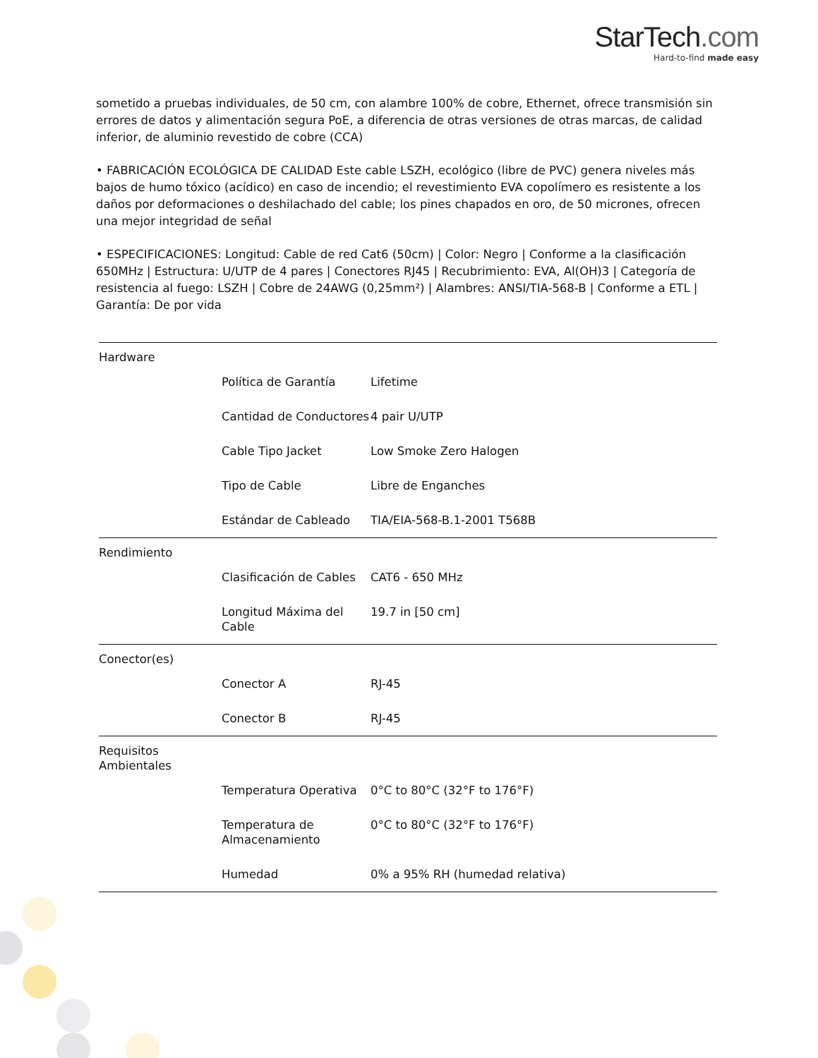StarTech.com
Hard-to-find made easy
sometido a pruebas individuales, de 50 cm, con alambre 100% de cobre, Ethernet, ofrece transmisión sin errores de datos y alimentación segura PoE, a diferencia de otras versiones de otras marcas, de calidad inferior, de aluminio revestido de cobre (CCA)
• FABRICACIÓN ECOLÓGICA DE CALIDAD Este cable LSZH, ecológico (libre de PVC) genera niveles más bajos de humo tóxico (acídico) en caso de incendio; el revestimiento EVA copolímero es resistente a los daños por deformaciones o deshilachado del cable; los pines chapados en oro, de 50 micrones, ofrecen una mejor integridad de señal
• ESPECIFICACIONES: Longitud: Cable de red Cat6 (50cm) | Color: Negro | Conforme a la clasificación 650MHz | Estructura: U/UTP de 4 pares | Conectores RJ45 | Recubrimiento: EVA, Al(OH)3 | Categoría de resistencia al fuego: LSZH | Cobre de 24AWG (0,25mm²) | Alambres: ANSI/TIA-568-B | Conforme a ETL | Garantía: De por vida
| Hardware | | |
| | Política de Garantía | Lifetime |
| | Cantidad de Conductores | 4 pair U/UTP |
| | Cable Tipo Jacket | Low Smoke Zero Halogen |
| | Tipo de Cable | Libre de Enganches |
| | Estándar de Cableado | TIA/EIA-568-B.1-2001 T568B |
| Rendimiento | | |
| | Clasificación de Cables | CAT6 - 650 MHz |
| | Longitud Máxima del Cable | 19.7 in [50 cm] |
| Conector(es) | | |
| | Conector A | RJ-45 |
| | Conector B | RJ-45 |
| Requisitos Ambientales | | |
| | Temperatura Operativa | 0°C to 80°C (32°F to 176°F) |
| | Temperatura de Almacenamiento | 0°C to 80°C (32°F to 176°F) |
| | Humedad | 0% a 95% RH (humedad relativa) |